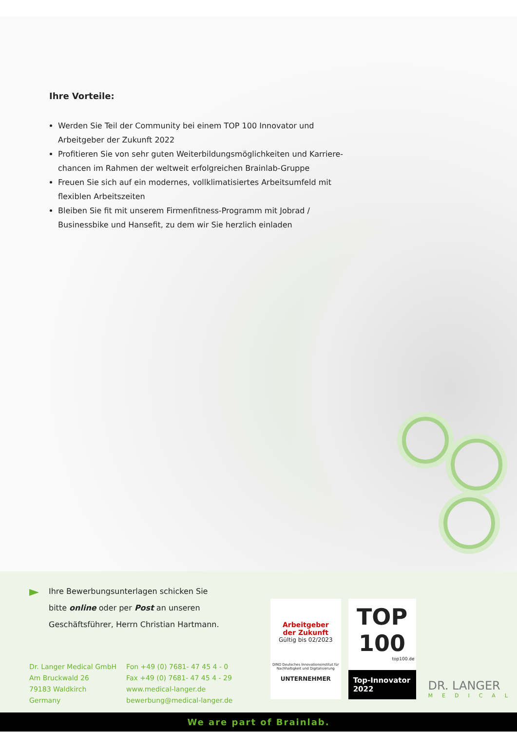Ihre Vorteile:
Werden Sie Teil der Community bei einem TOP 100 Innovator und Arbeitgeber der Zukunft 2022
Profitieren Sie von sehr guten Weiterbildungsmöglichkeiten und Karriere-chancen im Rahmen der weltweit erfolgreichen Brainlab-Gruppe
Freuen Sie sich auf ein modernes, vollklimatisiertes Arbeitsumfeld mit flexiblen Arbeitszeiten
Bleiben Sie fit mit unserem Firmenfitness-Programm mit Jobrad / Businessbike und Hansefit, zu dem wir Sie herzlich einladen
Ihre Bewerbungsunterlagen schicken Sie
bitte online oder per Post an unseren
Geschäftsführer, Herrn Christian Hartmann.
Dr. Langer Medical GmbH
Am Bruckwald 26
79183 Waldkirch
Germany
Fon +49 (0) 7681- 47 45 4 - 0
Fax +49 (0) 7681- 47 45 4 - 29
www.medical-langer.de
bewerbung@medical-langer.de
Arbeitgeber
der Zukunft
Gültig bis 02/2023
DIND Deutsches Innovationsinstitut für Nachhaltigkeit und Digitalisierung
UNTERNEHMER
TOP
100
top100.de
Top-Innovator
2022
DR. LANGER
MEDICAL
We are part of Brainlab.